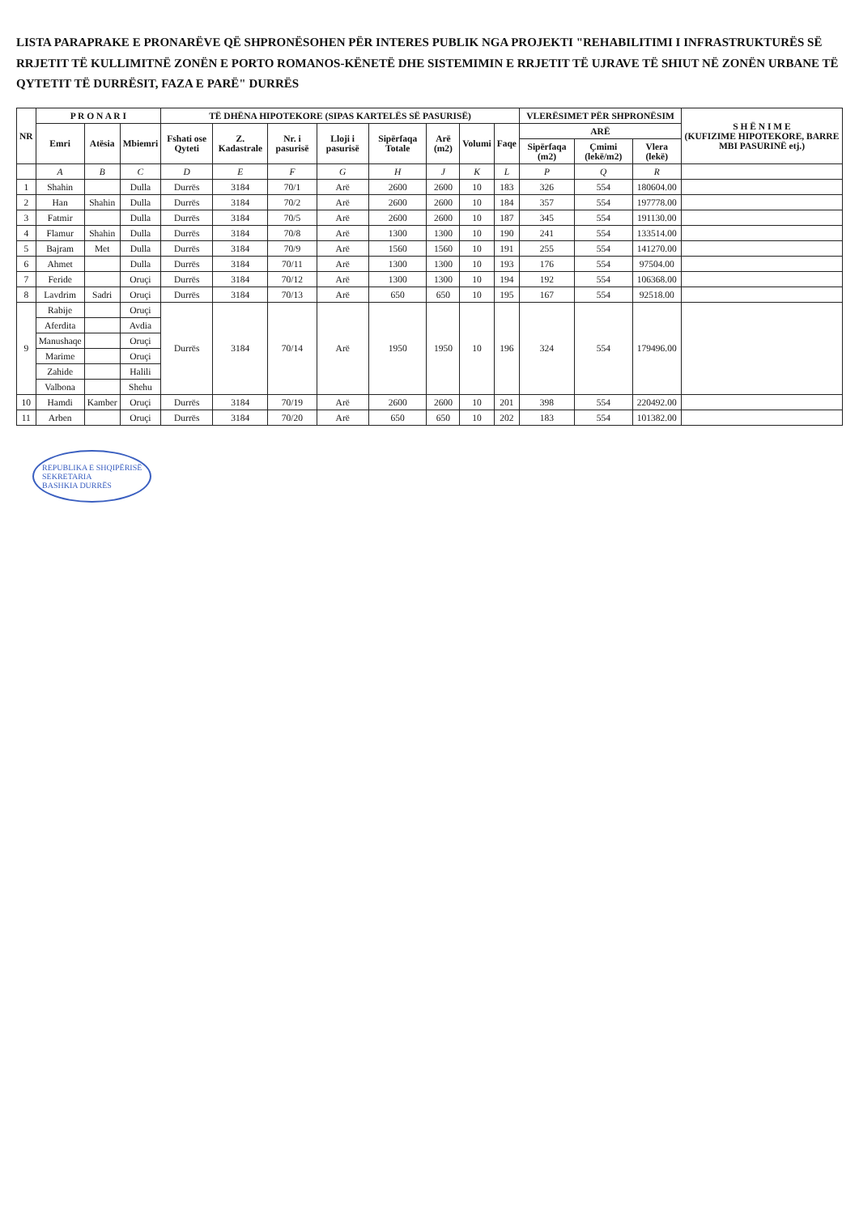LISTA PARAPRAKE E PRONARËVE QË SHPRONËSOHEN PËR INTERES PUBLIK NGA PROJEKTI "REHABILITIMI I INFRASTRUKTURËS SË RRJETIT TË KULLIMITNË ZONËN E PORTO ROMANOS-KËNETË DHE SISTEMIMIN E RRJETIT TË UJRAVE TË SHIUT NË ZONËN URBANE TË QYTETIT TË DURRËSIT, FAZA E PARË" DURRËS
| NR | P R O N A R I | | | TË DHËNA HIPOTEKORE (SIPAS KARTELËS SË PASURISË) | | | | | | | | VLERËSIMET PËR SHPRONËSIM | | | S H Ë N I M E (KUFIZIME HIPOTEKORE, BARRE MBI PASURINË etj.) |
| --- | --- | --- | --- | --- | --- | --- | --- | --- | --- | --- | --- | --- | --- | --- | --- |
| | Emri | Atësia | Mbiemri | Fshati ose Qyteti | Z. Kadastrale | Nr. i pasurisë | Lloji i pasurisë | Sipërfaqa Totale | Arë (m2) | Volumi | Faqe | ARË | | | |
| | | | | | | | | | | | | Sipërfaqa (m2) | Çmimi (lekë/m2) | Vlera (lekë) | |
| | A | B | C | D | E | F | G | H | J | K | L | P | Q | R | |
| 1 | Shahin | | Dulla | Durrës | 3184 | 70/1 | Arë | 2600 | 2600 | 10 | 183 | 326 | 554 | 180604.00 | |
| 2 | Han | Shahin | Dulla | Durrës | 3184 | 70/2 | Arë | 2600 | 2600 | 10 | 184 | 357 | 554 | 197778.00 | |
| 3 | Fatmir | | Dulla | Durrës | 3184 | 70/5 | Arë | 2600 | 2600 | 10 | 187 | 345 | 554 | 191130.00 | |
| 4 | Flamur | Shahin | Dulla | Durrës | 3184 | 70/8 | Arë | 1300 | 1300 | 10 | 190 | 241 | 554 | 133514.00 | |
| 5 | Bajram | Met | Dulla | Durrës | 3184 | 70/9 | Arë | 1560 | 1560 | 10 | 191 | 255 | 554 | 141270.00 | |
| 6 | Ahmet | | Dulla | Durrës | 3184 | 70/11 | Arë | 1300 | 1300 | 10 | 193 | 176 | 554 | 97504.00 | |
| 7 | Feride | | Oruçi | Durrës | 3184 | 70/12 | Arë | 1300 | 1300 | 10 | 194 | 192 | 554 | 106368.00 | |
| 8 | Lavdrim | Sadri | Oruçi | Durrës | 3184 | 70/13 | Arë | 650 | 650 | 10 | 195 | 167 | 554 | 92518.00 | |
| 9 | Rabije | | Oruçi | Durrës | 3184 | 70/14 | Arë | 1950 | 1950 | 10 | 196 | 324 | 554 | 179496.00 | |
| | Aferdita | | Avdia | | | | | | | | | | | | |
| | Manushaqe | | Oruçi | | | | | | | | | | | | |
| | Marime | | Oruçi | | | | | | | | | | | | |
| | Zahide | | Halili | | | | | | | | | | | | |
| | Valbona | | Shehu | | | | | | | | | | | | |
| 10 | Hamdi | Kamber | Oruçi | Durrës | 3184 | 70/19 | Arë | 2600 | 2600 | 10 | 201 | 398 | 554 | 220492.00 | |
| 11 | Arben | | Oruçi | Durrës | 3184 | 70/20 | Arë | 650 | 650 | 10 | 202 | 183 | 554 | 101382.00 | |
REPUBLIKA E SHQIPËRISË
SEKRETARIA
BASHKIA DURRËS